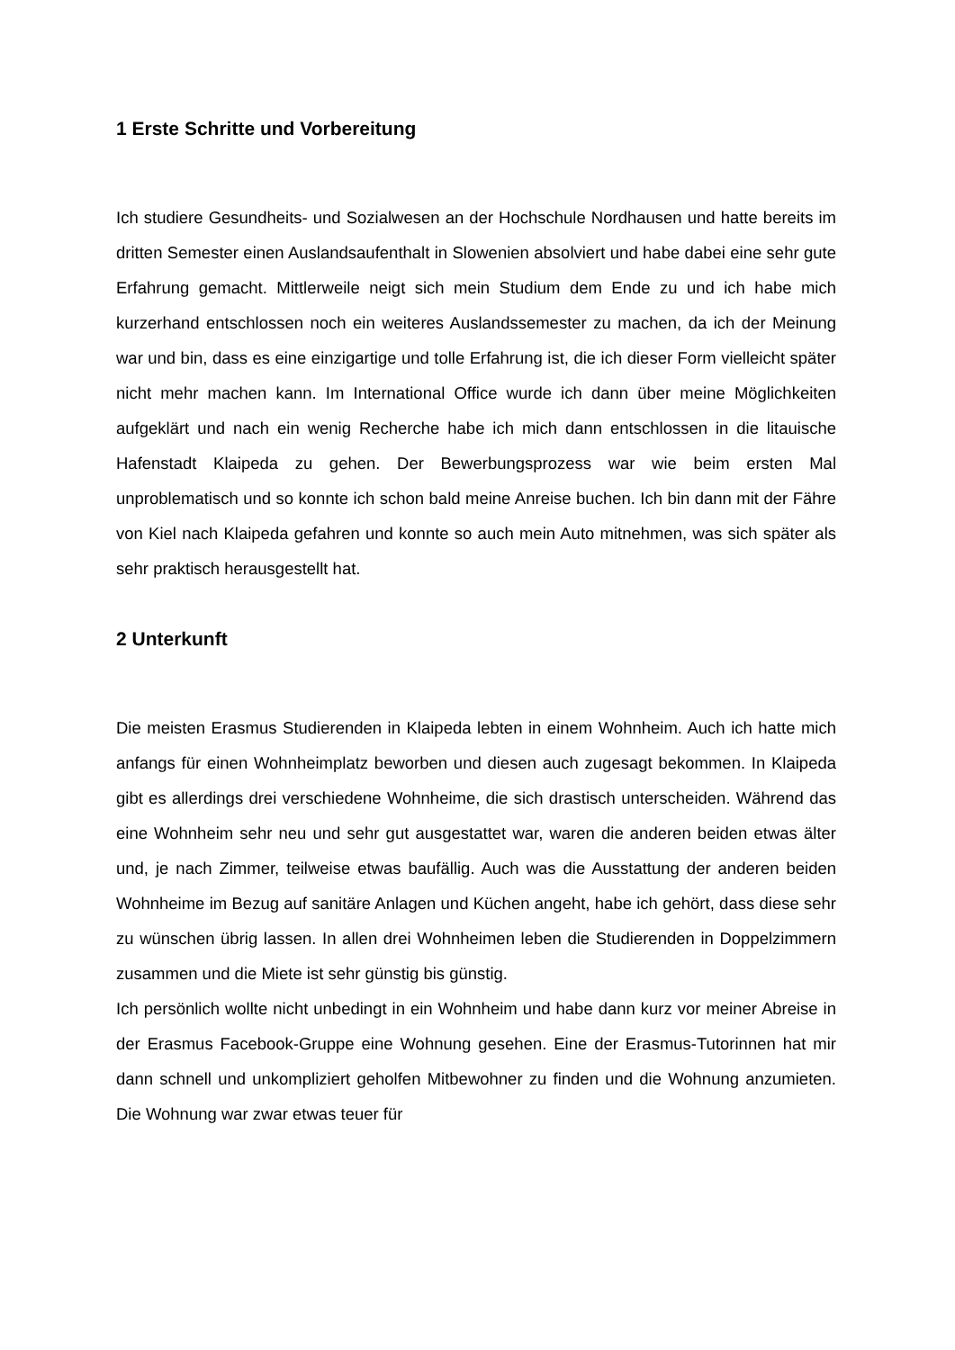1 Erste Schritte und Vorbereitung
Ich studiere Gesundheits- und Sozialwesen an der Hochschule Nordhausen und hatte bereits im dritten Semester einen Auslandsaufenthalt in Slowenien absolviert und habe dabei eine sehr gute Erfahrung gemacht. Mittlerweile neigt sich mein Studium dem Ende zu und ich habe mich kurzerhand entschlossen noch ein weiteres Auslandssemester zu machen, da ich der Meinung war und bin, dass es eine einzigartige und tolle Erfahrung ist, die ich dieser Form vielleicht später nicht mehr machen kann. Im International Office wurde ich dann über meine Möglichkeiten aufgeklärt und nach ein wenig Recherche habe ich mich dann entschlossen in die litauische Hafenstadt Klaipeda zu gehen. Der Bewerbungsprozess war wie beim ersten Mal unproblematisch und so konnte ich schon bald meine Anreise buchen. Ich bin dann mit der Fähre von Kiel nach Klaipeda gefahren und konnte so auch mein Auto mitnehmen, was sich später als sehr praktisch herausgestellt hat.
2 Unterkunft
Die meisten Erasmus Studierenden in Klaipeda lebten in einem Wohnheim. Auch ich hatte mich anfangs für einen Wohnheimplatz beworben und diesen auch zugesagt bekommen. In Klaipeda gibt es allerdings drei verschiedene Wohnheime, die sich drastisch unterscheiden. Während das eine Wohnheim sehr neu und sehr gut ausgestattet war, waren die anderen beiden etwas älter und, je nach Zimmer, teilweise etwas baufällig. Auch was die Ausstattung der anderen beiden Wohnheime im Bezug auf sanitäre Anlagen und Küchen angeht, habe ich gehört, dass diese sehr zu wünschen übrig lassen. In allen drei Wohnheimen leben die Studierenden in Doppelzimmern zusammen und die Miete ist sehr günstig bis günstig.
Ich persönlich wollte nicht unbedingt in ein Wohnheim und habe dann kurz vor meiner Abreise in der Erasmus Facebook-Gruppe eine Wohnung gesehen. Eine der Erasmus-Tutorinnen hat mir dann schnell und unkompliziert geholfen Mitbewohner zu finden und die Wohnung anzumieten. Die Wohnung war zwar etwas teuer für